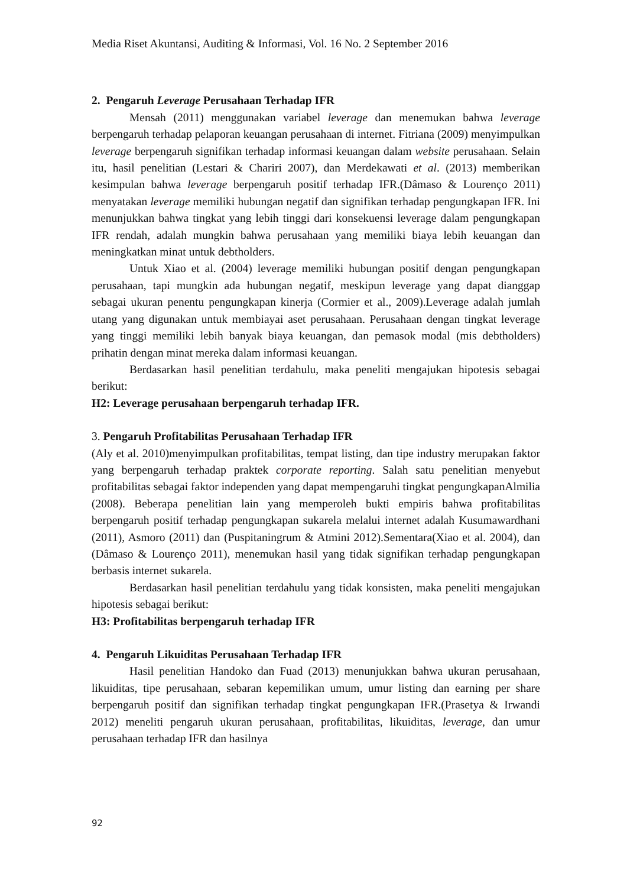Media Riset Akuntansi, Auditing & Informasi, Vol. 16 No. 2 September 2016
2. Pengaruh Leverage Perusahaan Terhadap IFR
Mensah (2011) menggunakan variabel leverage dan menemukan bahwa leverage berpengaruh terhadap pelaporan keuangan perusahaan di internet. Fitriana (2009) menyimpulkan leverage berpengaruh signifikan terhadap informasi keuangan dalam website perusahaan. Selain itu, hasil penelitian (Lestari & Chariri 2007), dan Merdekawati et al. (2013) memberikan kesimpulan bahwa leverage berpengaruh positif terhadap IFR.(Dâmaso & Lourenço 2011) menyatakan leverage memiliki hubungan negatif dan signifikan terhadap pengungkapan IFR. Ini menunjukkan bahwa tingkat yang lebih tinggi dari konsekuensi leverage dalam pengungkapan IFR rendah, adalah mungkin bahwa perusahaan yang memiliki biaya lebih keuangan dan meningkatkan minat untuk debtholders.
Untuk Xiao et al. (2004) leverage memiliki hubungan positif dengan pengungkapan perusahaan, tapi mungkin ada hubungan negatif, meskipun leverage yang dapat dianggap sebagai ukuran penentu pengungkapan kinerja (Cormier et al., 2009).Leverage adalah jumlah utang yang digunakan untuk membiayai aset perusahaan. Perusahaan dengan tingkat leverage yang tinggi memiliki lebih banyak biaya keuangan, dan pemasok modal (mis debtholders) prihatin dengan minat mereka dalam informasi keuangan.
Berdasarkan hasil penelitian terdahulu, maka peneliti mengajukan hipotesis sebagai berikut:
H2: Leverage perusahaan berpengaruh terhadap IFR.
3. Pengaruh Profitabilitas Perusahaan Terhadap IFR
(Aly et al. 2010)menyimpulkan profitabilitas, tempat listing, dan tipe industry merupakan faktor yang berpengaruh terhadap praktek corporate reporting. Salah satu penelitian menyebut profitabilitas sebagai faktor independen yang dapat mempengaruhi tingkat pengungkapanAlmilia (2008). Beberapa penelitian lain yang memperoleh bukti empiris bahwa profitabilitas berpengaruh positif terhadap pengungkapan sukarela melalui internet adalah Kusumawardhani (2011), Asmoro (2011) dan (Puspitaningrum & Atmini 2012).Sementara(Xiao et al. 2004), dan (Dâmaso & Lourenço 2011), menemukan hasil yang tidak signifikan terhadap pengungkapan berbasis internet sukarela.
Berdasarkan hasil penelitian terdahulu yang tidak konsisten, maka peneliti mengajukan hipotesis sebagai berikut:
H3: Profitabilitas berpengaruh terhadap IFR
4. Pengaruh Likuiditas Perusahaan Terhadap IFR
Hasil penelitian Handoko dan Fuad (2013) menunjukkan bahwa ukuran perusahaan, likuiditas, tipe perusahaan, sebaran kepemilikan umum, umur listing dan earning per share berpengaruh positif dan signifikan terhadap tingkat pengungkapan IFR.(Prasetya & Irwandi 2012) meneliti pengaruh ukuran perusahaan, profitabilitas, likuiditas, leverage, dan umur perusahaan terhadap IFR dan hasilnya
92